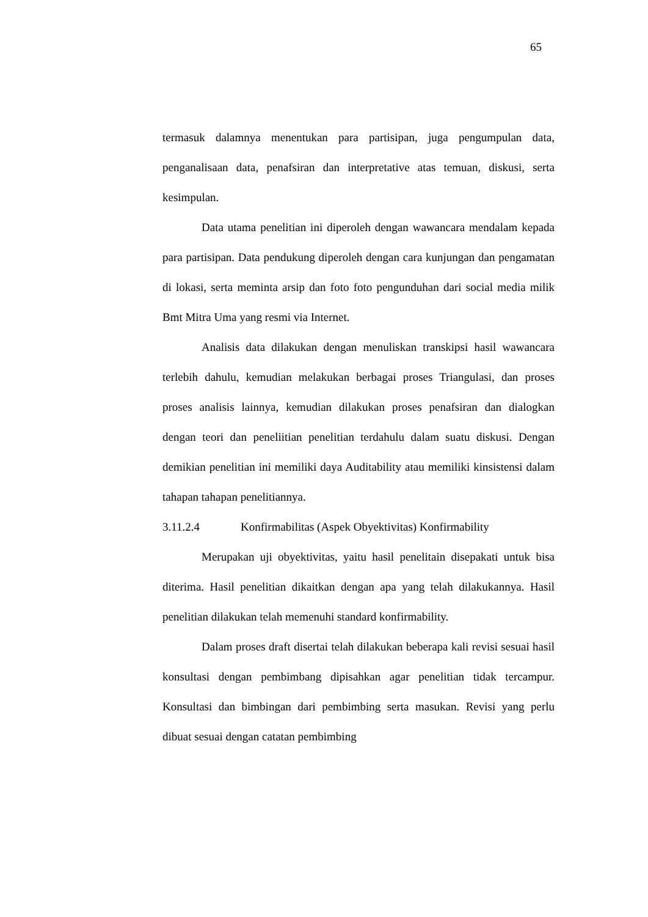65
termasuk dalamnya menentukan para partisipan, juga pengumpulan data, penganalisaan data, penafsiran dan interpretative atas temuan, diskusi, serta kesimpulan.
Data utama penelitian ini diperoleh dengan wawancara mendalam kepada para partisipan. Data pendukung diperoleh dengan cara kunjungan dan pengamatan di lokasi, serta meminta arsip dan foto foto pengunduhan dari social media milik Bmt Mitra Uma yang resmi via Internet.
Analisis data dilakukan dengan menuliskan transkipsi hasil wawancara terlebih dahulu, kemudian melakukan berbagai proses Triangulasi, dan proses proses analisis lainnya, kemudian dilakukan proses penafsiran dan dialogkan dengan teori dan peneliitian penelitian terdahulu dalam suatu diskusi. Dengan demikian penelitian ini memiliki daya Auditability atau memiliki kinsistensi dalam tahapan tahapan penelitiannya.
3.11.2.4 Konfirmabilitas (Aspek Obyektivitas) Konfirmability
Merupakan uji obyektivitas, yaitu hasil penelitain disepakati untuk bisa diterima. Hasil penelitian dikaitkan dengan apa yang telah dilakukannya. Hasil penelitian dilakukan telah memenuhi standard konfirmability.
Dalam proses draft disertai telah dilakukan beberapa kali revisi sesuai hasil konsultasi dengan pembimbang dipisahkan agar penelitian tidak tercampur. Konsultasi dan bimbingan dari pembimbing serta masukan. Revisi yang perlu dibuat sesuai dengan catatan pembimbing